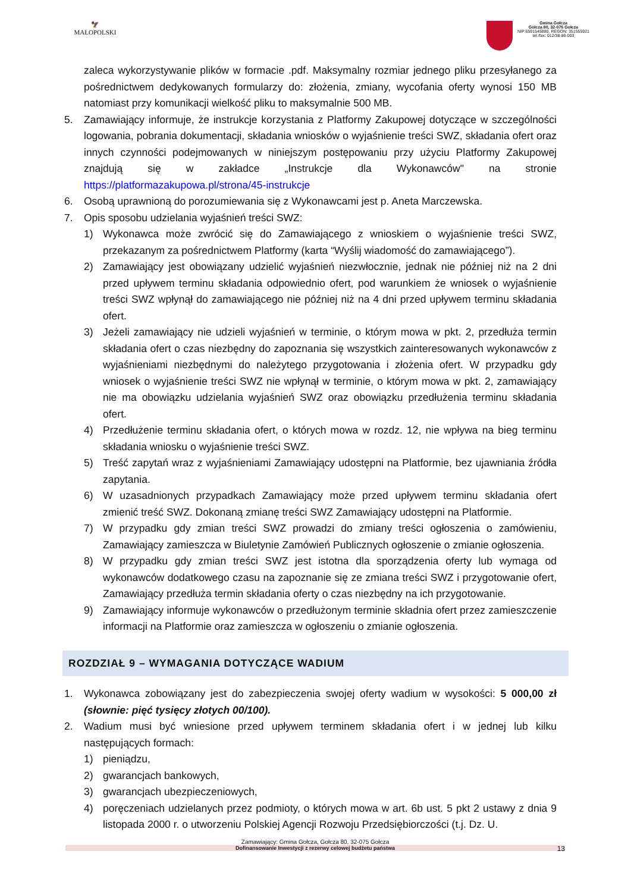🦅
MAŁOPOLSKI
Gmina Gołcza
Gołcza 80, 32-075 Gołcza
NIP:6591545880, REGON: 351555921
tel./fax: 012/38-86-003
zaleca wykorzystywanie plików w formacie .pdf. Maksymalny rozmiar jednego pliku przesyłanego za pośrednictwem dedykowanych formularzy do: złożenia, zmiany, wycofania oferty wynosi 150 MB natomiast przy komunikacji wielkość pliku to maksymalnie 500 MB.
5. Zamawiający informuje, że instrukcje korzystania z Platformy Zakupowej dotyczące w szczególności logowania, pobrania dokumentacji, składania wniosków o wyjaśnienie treści SWZ, składania ofert oraz innych czynności podejmowanych w niniejszym postępowaniu przy użyciu Platformy Zakupowej znajdują się w zakładce „Instrukcje dla Wykonawców" na stronie https://platformazakupowa.pl/strona/45-instrukcje
6. Osobą uprawnioną do porozumiewania się z Wykonawcami jest p. Aneta Marczewska.
7. Opis sposobu udzielania wyjaśnień treści SWZ:
1) Wykonawca może zwrócić się do Zamawiającego z wnioskiem o wyjaśnienie treści SWZ, przekazanym za pośrednictwem Platformy (karta “Wyślij wiadomość do zamawiającego”).
2) Zamawiający jest obowiązany udzielić wyjaśnień niezwłocznie, jednak nie później niż na 2 dni przed upływem terminu składania odpowiednio ofert, pod warunkiem że wniosek o wyjaśnienie treści SWZ wpłynął do zamawiającego nie później niż na 4 dni przed upływem terminu składania ofert.
3) Jeżeli zamawiający nie udzieli wyjaśnień w terminie, o którym mowa w pkt. 2, przedłuża termin składania ofert o czas niezbędny do zapoznania się wszystkich zainteresowanych wykonawców z wyjaśnieniami niezbędnymi do należytego przygotowania i złożenia ofert. W przypadku gdy wniosek o wyjaśnienie treści SWZ nie wpłynął w terminie, o którym mowa w pkt. 2, zamawiający nie ma obowiązku udzielania wyjaśnień SWZ oraz obowiązku przedłużenia terminu składania ofert.
4) Przedłużenie terminu składania ofert, o których mowa w rozdz. 12, nie wpływa na bieg terminu składania wniosku o wyjaśnienie treści SWZ.
5) Treść zapytań wraz z wyjaśnieniami Zamawiający udostępni na Platformie, bez ujawniania źródła zapytania.
6) W uzasadnionych przypadkach Zamawiający może przed upływem terminu składania ofert zmienić treść SWZ. Dokonaną zmianę treści SWZ Zamawiający udostępni na Platformie.
7) W przypadku gdy zmian treści SWZ prowadzi do zmiany treści ogłoszenia o zamówieniu, Zamawiający zamieszcza w Biuletynie Zamówień Publicznych ogłoszenie o zmianie ogłoszenia.
8) W przypadku gdy zmian treści SWZ jest istotna dla sporządzenia oferty lub wymaga od wykonawców dodatkowego czasu na zapoznanie się ze zmiana treści SWZ i przygotowanie ofert, Zamawiający przedłuża termin składania oferty o czas niezbędny na ich przygotowanie.
9) Zamawiający informuje wykonawców o przedłużonym terminie składnia ofert przez zamieszczenie informacji na Platformie oraz zamieszcza w ogłoszeniu o zmianie ogłoszenia.
ROZDZIAŁ 9 – WYMAGANIA DOTYCZĄCE WADIUM
1. Wykonawca zobowiązany jest do zabezpieczenia swojej oferty wadium w wysokości: 5 000,00 zł (słownie: pięć tysięcy złotych 00/100).
2. Wadium musi być wniesione przed upływem terminem składania ofert i w jednej lub kilku następujących formach:
1) pieniądzu,
2) gwarancjach bankowych,
3) gwarancjach ubezpieczeniowych,
4) poręczeniach udzielanych przez podmioty, o których mowa w art. 6b ust. 5 pkt 2 ustawy z dnia 9 listopada 2000 r. o utworzeniu Polskiej Agencji Rozwoju Przedsiębiorczości (t.j. Dz. U.
Zamawiający: Gmina Gołcza, Gołcza 80, 32-075 Gołcza
Dofinansowanie Inwestycji z rezerwy celowej budżetu państwa
13